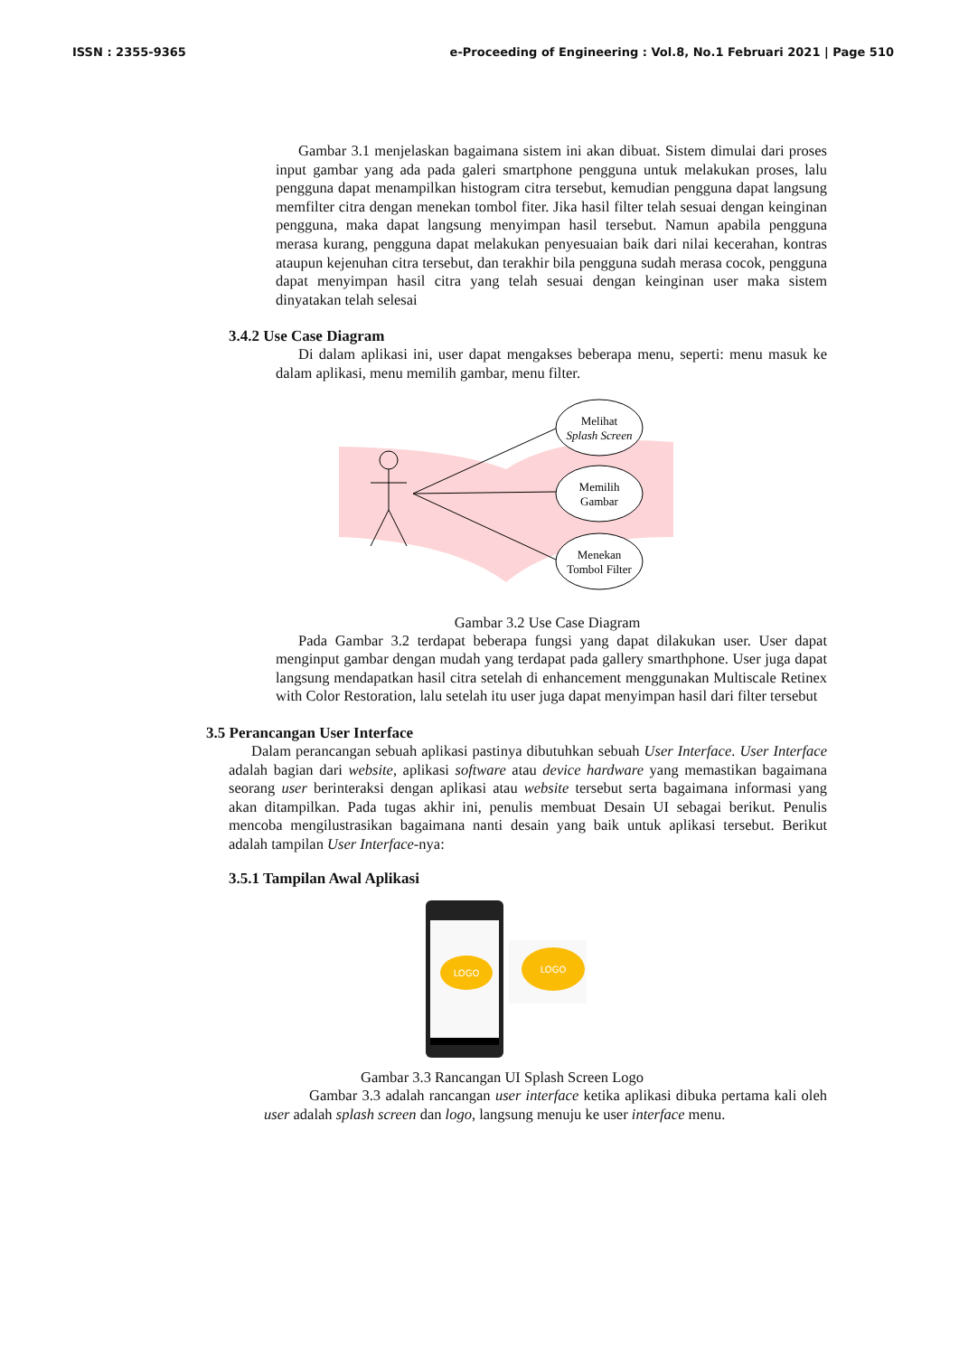ISSN : 2355-9365 e-Proceeding of Engineering : Vol.8, No.1 Februari 2021 | Page 510
Gambar 3.1 menjelaskan bagaimana sistem ini akan dibuat. Sistem dimulai dari proses input gambar yang ada pada galeri smartphone pengguna untuk melakukan proses, lalu pengguna dapat menampilkan histogram citra tersebut, kemudian pengguna dapat langsung memfilter citra dengan menekan tombol fiter. Jika hasil filter telah sesuai dengan keinginan pengguna, maka dapat langsung menyimpan hasil tersebut. Namun apabila pengguna merasa kurang, pengguna dapat melakukan penyesuaian baik dari nilai kecerahan, kontras ataupun kejenuhan citra tersebut, dan terakhir bila pengguna sudah merasa cocok, pengguna dapat menyimpan hasil citra yang telah sesuai dengan keinginan user maka sistem dinyatakan telah selesai
3.4.2 Use Case Diagram
Di dalam aplikasi ini, user dapat mengakses beberapa menu, seperti: menu masuk ke dalam aplikasi, menu memilih gambar, menu filter.
Melihat
Splash Screen
Memilih
Gambar
Menekan
Tombol Filter
Gambar 3.2 Use Case Diagram
Pada Gambar 3.2 terdapat beberapa fungsi yang dapat dilakukan user. User dapat menginput gambar dengan mudah yang terdapat pada gallery smarthphone. User juga dapat langsung mendapatkan hasil citra setelah di enhancement menggunakan Multiscale Retinex with Color Restoration, lalu setelah itu user juga dapat menyimpan hasil dari filter tersebut
3.5 Perancangan User Interface
Dalam perancangan sebuah aplikasi pastinya dibutuhkan sebuah User Interface. User Interface adalah bagian dari website, aplikasi software atau device hardware yang memastikan bagaimana seorang user berinteraksi dengan aplikasi atau website tersebut serta bagaimana informasi yang akan ditampilkan. Pada tugas akhir ini, penulis membuat Desain UI sebagai berikut. Penulis mencoba mengilustrasikan bagaimana nanti desain yang baik untuk aplikasi tersebut. Berikut adalah tampilan User Interface-nya:
3.5.1 Tampilan Awal Aplikasi
LOGO
LOGO
Gambar 3.3 Rancangan UI Splash Screen Logo
Gambar 3.3 adalah rancangan user interface ketika aplikasi dibuka pertama kali oleh user adalah splash screen dan logo, langsung menuju ke user interface menu.